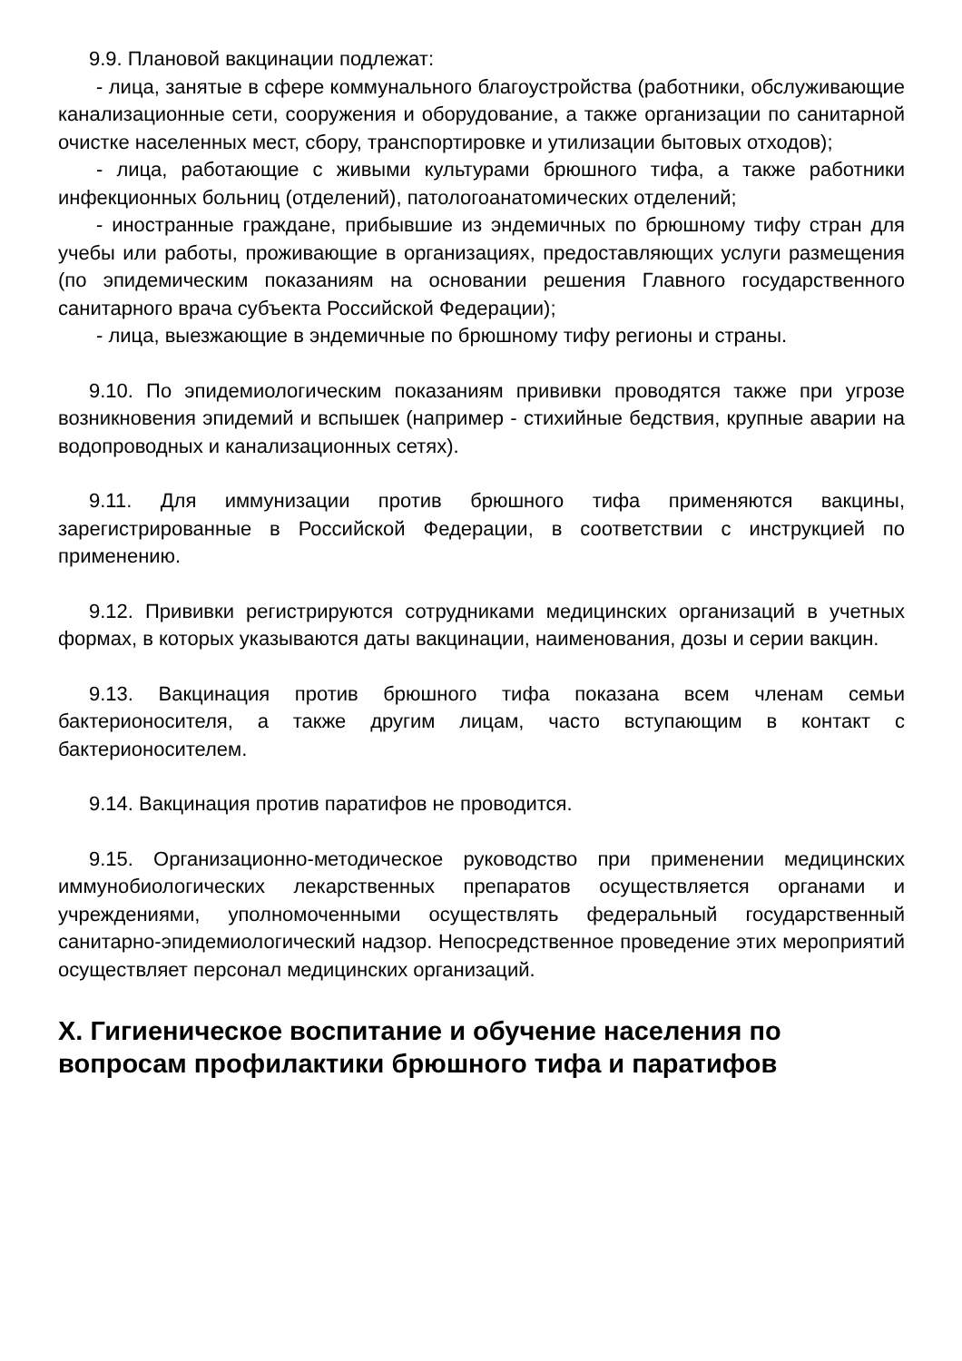9.9. Плановой вакцинации подлежат:
- лица, занятые в сфере коммунального благоустройства (работники, обслуживающие канализационные сети, сооружения и оборудование, а также организации по санитарной очистке населенных мест, сбору, транспортировке и утилизации бытовых отходов);
- лица, работающие с живыми культурами брюшного тифа, а также работники инфекционных больниц (отделений), патологоанатомических отделений;
- иностранные граждане, прибывшие из эндемичных по брюшному тифу стран для учебы или работы, проживающие в организациях, предоставляющих услуги размещения (по эпидемическим показаниям на основании решения Главного государственного санитарного врача субъекта Российской Федерации);
- лица, выезжающие в эндемичные по брюшному тифу регионы и страны.
9.10. По эпидемиологическим показаниям прививки проводятся также при угрозе возникновения эпидемий и вспышек (например - стихийные бедствия, крупные аварии на водопроводных и канализационных сетях).
9.11. Для иммунизации против брюшного тифа применяются вакцины, зарегистрированные в Российской Федерации, в соответствии с инструкцией по применению.
9.12. Прививки регистрируются сотрудниками медицинских организаций в учетных формах, в которых указываются даты вакцинации, наименования, дозы и серии вакцин.
9.13. Вакцинация против брюшного тифа показана всем членам семьи бактерионосителя, а также другим лицам, часто вступающим в контакт с бактерионосителем.
9.14. Вакцинация против паратифов не проводится.
9.15. Организационно-методическое руководство при применении медицинских иммунобиологических лекарственных препаратов осуществляется органами и учреждениями, уполномоченными осуществлять федеральный государственный санитарно-эпидемиологический надзор. Непосредственное проведение этих мероприятий осуществляет персонал медицинских организаций.
X. Гигиеническое воспитание и обучение населения по вопросам профилактики брюшного тифа и паратифов